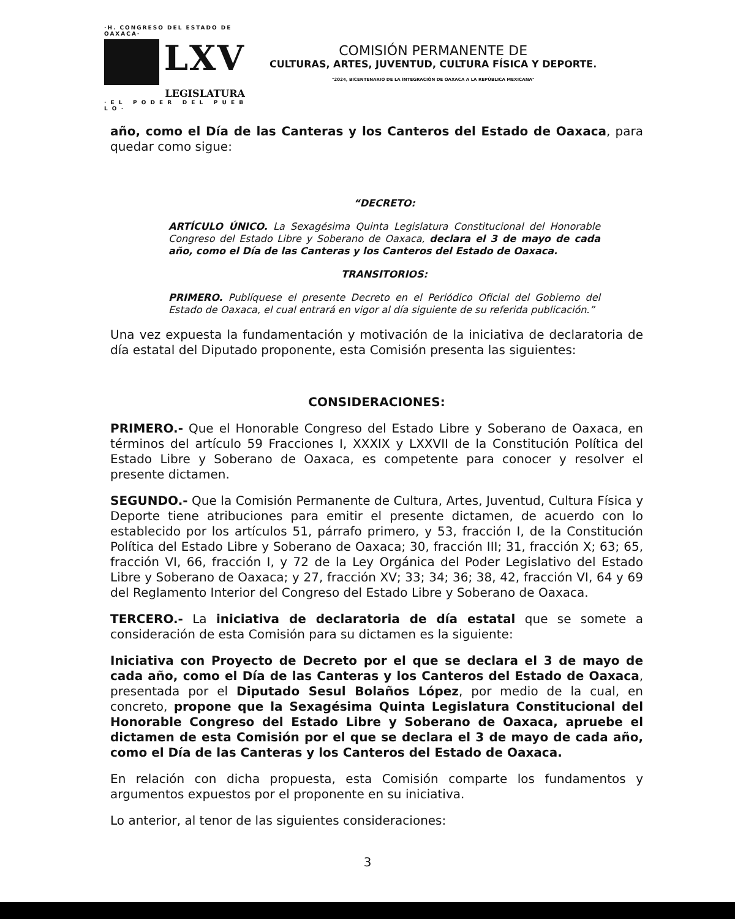·H. CONGRESO DEL ESTADO DE OAXACA·
LXV
LEGISLATURA
· E L P O D E R D E L P U E B L O ·
COMISIÓN PERMANENTE DE
CULTURAS, ARTES, JUVENTUD, CULTURA FÍSICA Y DEPORTE.
"2024, BICENTENARIO DE LA INTEGRACIÓN DE OAXACA A LA REPÚBLICA MEXICANA"
año, como el Día de las Canteras y los Canteros del Estado de Oaxaca, para quedar como sigue:
“DECRETO:
ARTÍCULO ÚNICO. La Sexagésima Quinta Legislatura Constitucional del Honorable Congreso del Estado Libre y Soberano de Oaxaca, declara el 3 de mayo de cada año, como el Día de las Canteras y los Canteros del Estado de Oaxaca.
TRANSITORIOS:
PRIMERO. Publíquese el presente Decreto en el Periódico Oficial del Gobierno del Estado de Oaxaca, el cual entrará en vigor al día siguiente de su referida publicación.”
Una vez expuesta la fundamentación y motivación de la iniciativa de declaratoria de día estatal del Diputado proponente, esta Comisión presenta las siguientes:
CONSIDERACIONES:
PRIMERO.- Que el Honorable Congreso del Estado Libre y Soberano de Oaxaca, en términos del artículo 59 Fracciones I, XXXIX y LXXVII de la Constitución Política del Estado Libre y Soberano de Oaxaca, es competente para conocer y resolver el presente dictamen.
SEGUNDO.- Que la Comisión Permanente de Cultura, Artes, Juventud, Cultura Física y Deporte tiene atribuciones para emitir el presente dictamen, de acuerdo con lo establecido por los artículos 51, párrafo primero, y 53, fracción I, de la Constitución Política del Estado Libre y Soberano de Oaxaca; 30, fracción III; 31, fracción X; 63; 65, fracción VI, 66, fracción I, y 72 de la Ley Orgánica del Poder Legislativo del Estado Libre y Soberano de Oaxaca; y 27, fracción XV; 33; 34; 36; 38, 42, fracción VI, 64 y 69 del Reglamento Interior del Congreso del Estado Libre y Soberano de Oaxaca.
TERCERO.- La iniciativa de declaratoria de día estatal que se somete a consideración de esta Comisión para su dictamen es la siguiente:
Iniciativa con Proyecto de Decreto por el que se declara el 3 de mayo de cada año, como el Día de las Canteras y los Canteros del Estado de Oaxaca, presentada por el Diputado Sesul Bolaños López, por medio de la cual, en concreto, propone que la Sexagésima Quinta Legislatura Constitucional del Honorable Congreso del Estado Libre y Soberano de Oaxaca, apruebe el dictamen de esta Comisión por el que se declara el 3 de mayo de cada año, como el Día de las Canteras y los Canteros del Estado de Oaxaca.
En relación con dicha propuesta, esta Comisión comparte los fundamentos y argumentos expuestos por el proponente en su iniciativa.
Lo anterior, al tenor de las siguientes consideraciones:
3